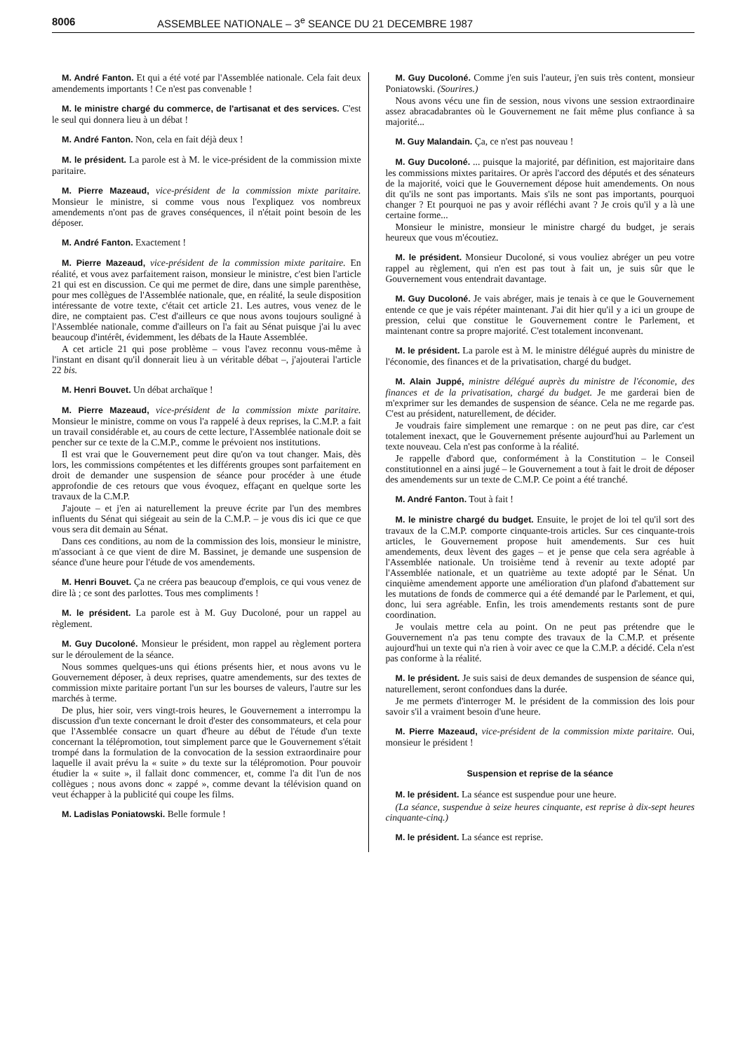8006 ASSEMBLEE NATIONALE – 3<sup>e</sup> SEANCE DU 21 DECEMBRE 1987
M. André Fanton. Et qui a été voté par l'Assemblée nationale. Cela fait deux amendements importants ! Ce n'est pas convenable !
M. le ministre chargé du commerce, de l'artisanat et des services. C'est le seul qui donnera lieu à un débat !
M. André Fanton. Non, cela en fait déjà deux !
M. le président. La parole est à M. le vice-président de la commission mixte paritaire.
M. Pierre Mazeaud, vice-président de la commission mixte paritaire. Monsieur le ministre, si comme vous nous l'expliquez vos nombreux amendements n'ont pas de graves conséquences, il n'était point besoin de les déposer.
M. André Fanton. Exactement !
M. Pierre Mazeaud, vice-président de la commission mixte paritaire. En réalité, et vous avez parfaitement raison, monsieur le ministre, c'est bien l'article 21 qui est en discussion. Ce qui me permet de dire, dans une simple parenthèse, pour mes collègues de l'Assemblée nationale, que, en réalité, la seule disposition intéressante de votre texte, c'était cet article 21. Les autres, vous venez de le dire, ne comptaient pas. C'est d'ailleurs ce que nous avons toujours souligné à l'Assemblée nationale, comme d'ailleurs on l'a fait au Sénat puisque j'ai lu avec beaucoup d'intérêt, évidemment, les débats de la Haute Assemblée.
A cet article 21 qui pose problème – vous l'avez reconnu vous-même à l'instant en disant qu'il donnerait lieu à un véritable débat –, j'ajouterai l'article 22 bis.
M. Henri Bouvet. Un débat archaïque !
M. Pierre Mazeaud, vice-président de la commission mixte paritaire. Monsieur le ministre, comme on vous l'a rappelé à deux reprises, la C.M.P. a fait un travail considérable et, au cours de cette lecture, l'Assemblée nationale doit se pencher sur ce texte de la C.M.P., comme le prévoient nos institutions.
Il est vrai que le Gouvernement peut dire qu'on va tout changer. Mais, dès lors, les commissions compétentes et les différents groupes sont parfaitement en droit de demander une suspension de séance pour procéder à une étude approfondie de ces retours que vous évoquez, effaçant en quelque sorte les travaux de la C.M.P.
J'ajoute – et j'en ai naturellement la preuve écrite par l'un des membres influents du Sénat qui siégeait au sein de la C.M.P. – je vous dis ici que ce que vous sera dit demain au Sénat.
Dans ces conditions, au nom de la commission des lois, monsieur le ministre, m'associant à ce que vient de dire M. Bassinet, je demande une suspension de séance d'une heure pour l'étude de vos amendements.
M. Henri Bouvet. Ça ne créera pas beaucoup d'emplois, ce qui vous venez de dire là ; ce sont des parlottes. Tous mes compliments !
M. le président. La parole est à M. Guy Ducoloné, pour un rappel au règlement.
M. Guy Ducoloné. Monsieur le président, mon rappel au règlement portera sur le déroulement de la séance.
Nous sommes quelques-uns qui étions présents hier, et nous avons vu le Gouvernement déposer, à deux reprises, quatre amendements, sur des textes de commission mixte paritaire portant l'un sur les bourses de valeurs, l'autre sur les marchés à terme.
De plus, hier soir, vers vingt-trois heures, le Gouvernement a interrompu la discussion d'un texte concernant le droit d'ester des consommateurs, et cela pour que l'Assemblée consacre un quart d'heure au début de l'étude d'un texte concernant la télépromotion, tout simplement parce que le Gouvernement s'était trompé dans la formulation de la convocation de la session extraordinaire pour laquelle il avait prévu la « suite » du texte sur la télépromotion. Pour pouvoir étudier la « suite », il fallait donc commencer, et, comme l'a dit l'un de nos collègues ; nous avons donc « zappé », comme devant la télévision quand on veut échapper à la publicité qui coupe les films.
M. Ladislas Poniatowski. Belle formule !
M. Guy Ducoloné. Comme j'en suis l'auteur, j'en suis très content, monsieur Poniatowski. (Sourires.)
Nous avons vécu une fin de session, nous vivons une session extraordinaire assez abracadabrantes où le Gouvernement ne fait même plus confiance à sa majorité...
M. Guy Malandain. Ça, ce n'est pas nouveau !
M. Guy Ducoloné. ... puisque la majorité, par définition, est majoritaire dans les commissions mixtes paritaires. Or après l'accord des députés et des sénateurs de la majorité, voici que le Gouvernement dépose huit amendements. On nous dit qu'ils ne sont pas importants. Mais s'ils ne sont pas importants, pourquoi changer ? Et pourquoi ne pas y avoir réfléchi avant ? Je crois qu'il y a là une certaine forme...
Monsieur le ministre, monsieur le ministre chargé du budget, je serais heureux que vous m'écoutiez.
M. le président. Monsieur Ducoloné, si vous vouliez abréger un peu votre rappel au règlement, qui n'en est pas tout à fait un, je suis sûr que le Gouvernement vous entendrait davantage.
M. Guy Ducoloné. Je vais abréger, mais je tenais à ce que le Gouvernement entende ce que je vais répéter maintenant. J'ai dit hier qu'il y a ici un groupe de pression, celui que constitue le Gouvernement contre le Parlement, et maintenant contre sa propre majorité. C'est totalement inconvenant.
M. le président. La parole est à M. le ministre délégué auprès du ministre de l'économie, des finances et de la privatisation, chargé du budget.
M. Alain Juppé, ministre délégué auprès du ministre de l'économie, des finances et de la privatisation, chargé du budget. Je me garderai bien de m'exprimer sur les demandes de suspension de séance. Cela ne me regarde pas. C'est au président, naturellement, de décider.
Je voudrais faire simplement une remarque : on ne peut pas dire, car c'est totalement inexact, que le Gouvernement présente aujourd'hui au Parlement un texte nouveau. Cela n'est pas conforme à la réalité.
Je rappelle d'abord que, conformément à la Constitution – le Conseil constitutionnel en a ainsi jugé – le Gouvernement a tout à fait le droit de déposer des amendements sur un texte de C.M.P. Ce point a été tranché.
M. André Fanton. Tout à fait !
M. le ministre chargé du budget. Ensuite, le projet de loi tel qu'il sort des travaux de la C.M.P. comporte cinquante-trois articles. Sur ces cinquante-trois articles, le Gouvernement propose huit amendements. Sur ces huit amendements, deux lèvent des gages – et je pense que cela sera agréable à l'Assemblée nationale. Un troisième tend à revenir au texte adopté par l'Assemblée nationale, et un quatrième au texte adopté par le Sénat. Un cinquième amendement apporte une amélioration d'un plafond d'abattement sur les mutations de fonds de commerce qui a été demandé par le Parlement, et qui, donc, lui sera agréable. Enfin, les trois amendements restants sont de pure coordination.
Je voulais mettre cela au point. On ne peut pas prétendre que le Gouvernement n'a pas tenu compte des travaux de la C.M.P. et présente aujourd'hui un texte qui n'a rien à voir avec ce que la C.M.P. a décidé. Cela n'est pas conforme à la réalité.
M. le président. Je suis saisi de deux demandes de suspension de séance qui, naturellement, seront confondues dans la durée.
Je me permets d'interroger M. le président de la commission des lois pour savoir s'il a vraiment besoin d'une heure.
M. Pierre Mazeaud, vice-président de la commission mixte paritaire. Oui, monsieur le président !
Suspension et reprise de la séance
M. le président. La séance est suspendue pour une heure.
(La séance, suspendue à seize heures cinquante, est reprise à dix-sept heures cinquante-cinq.)
M. le président. La séance est reprise.